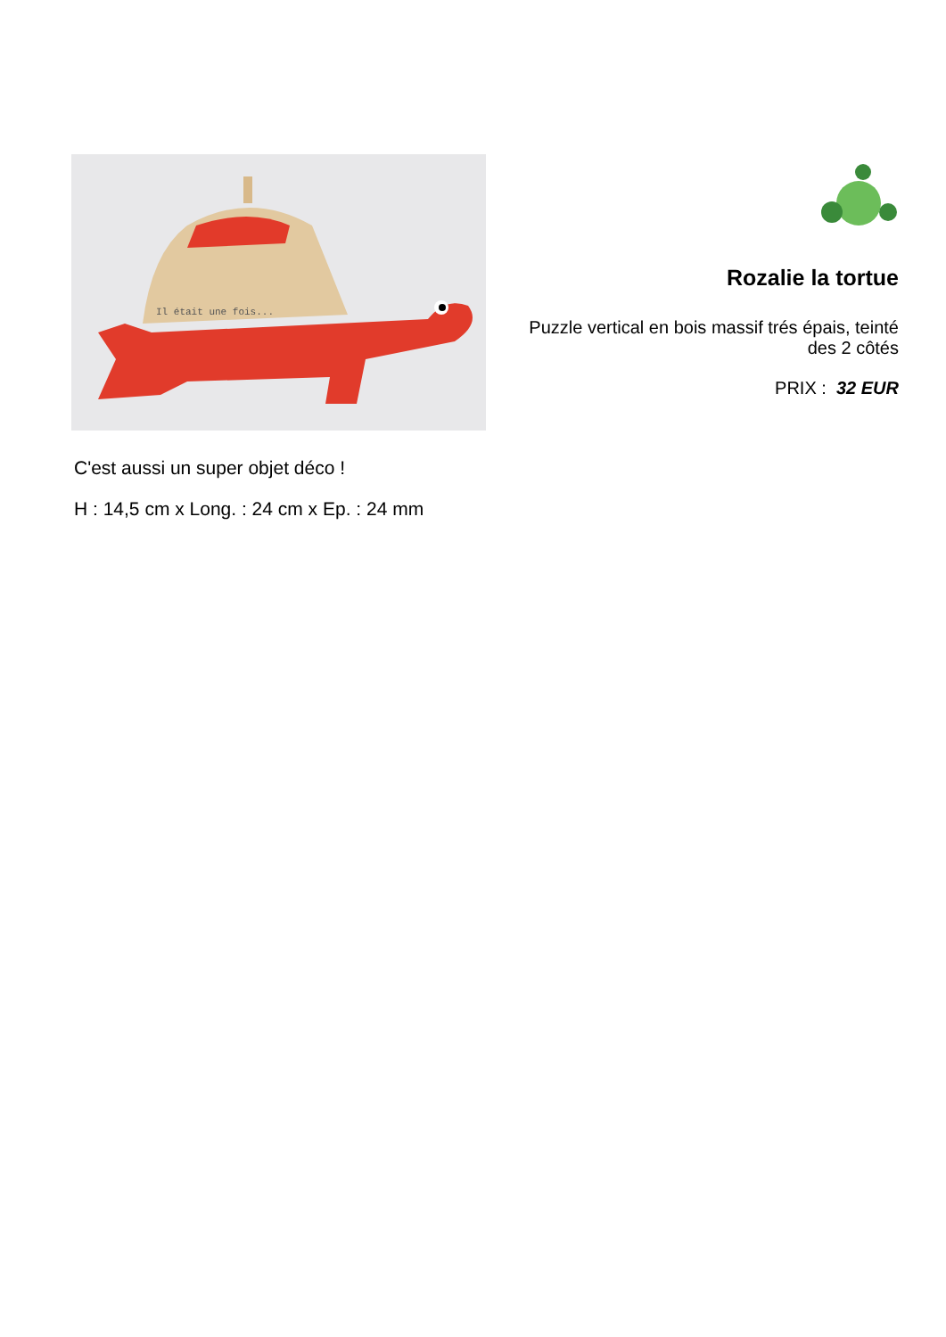Il était une fois...
Rozalie la tortue
Puzzle vertical en bois massif trés épais, teinté des 2 côtés
PRIX : 32 EUR
C'est aussi un super objet déco !
H : 14,5 cm x Long. : 24 cm x Ep. : 24 mm